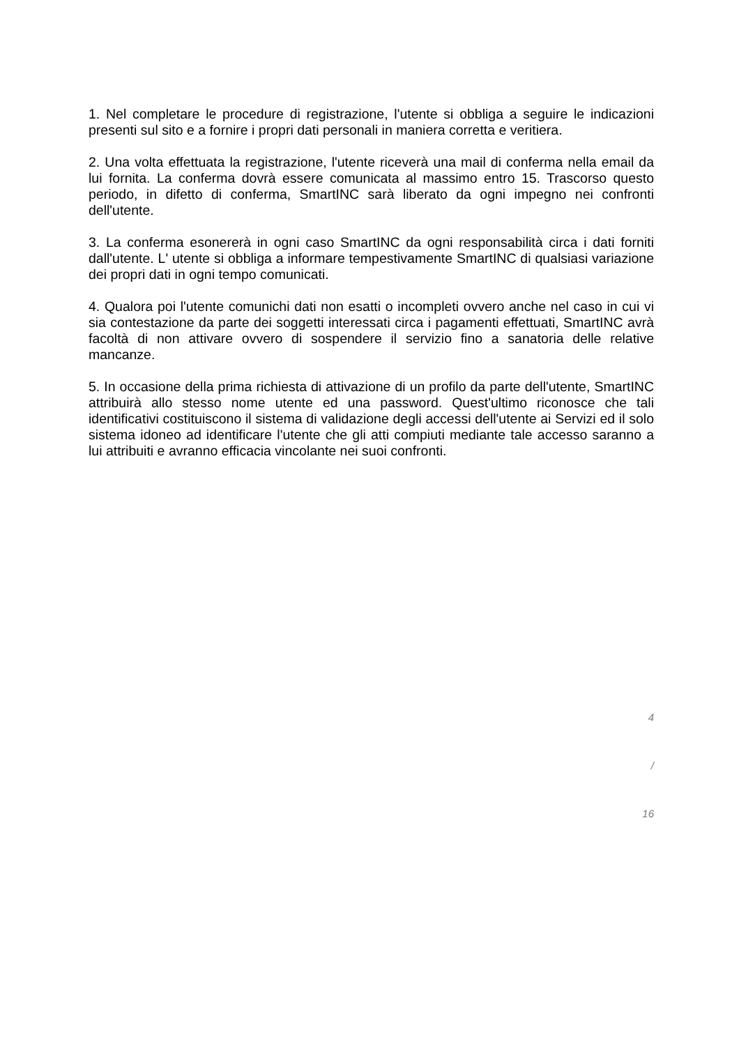1. Nel completare le procedure di registrazione, l'utente si obbliga a seguire le indicazioni presenti sul sito e a fornire i propri dati personali in maniera corretta e veritiera.
2. Una volta effettuata la registrazione, l'utente riceverà una mail di conferma nella email da lui fornita. La conferma dovrà essere comunicata al massimo entro 15. Trascorso questo periodo, in difetto di conferma, SmartINC sarà liberato da ogni impegno nei confronti dell'utente.
3. La conferma esonererà in ogni caso SmartINC da ogni responsabilità circa i dati forniti dall'utente. L' utente si obbliga a informare tempestivamente SmartINC di qualsiasi variazione dei propri dati in ogni tempo comunicati.
4. Qualora poi l'utente comunichi dati non esatti o incompleti ovvero anche nel caso in cui vi sia contestazione da parte dei soggetti interessati circa i pagamenti effettuati, SmartINC avrà facoltà di non attivare ovvero di sospendere il servizio fino a sanatoria delle relative mancanze.
5. In occasione della prima richiesta di attivazione di un profilo da parte dell'utente, SmartINC attribuirà allo stesso nome utente ed una password. Quest'ultimo riconosce che tali identificativi costituiscono il sistema di validazione degli accessi dell'utente ai Servizi ed il solo sistema idoneo ad identificare l'utente che gli atti compiuti mediante tale accesso saranno a lui attribuiti e avranno efficacia vincolante nei suoi confronti.
4
/
16